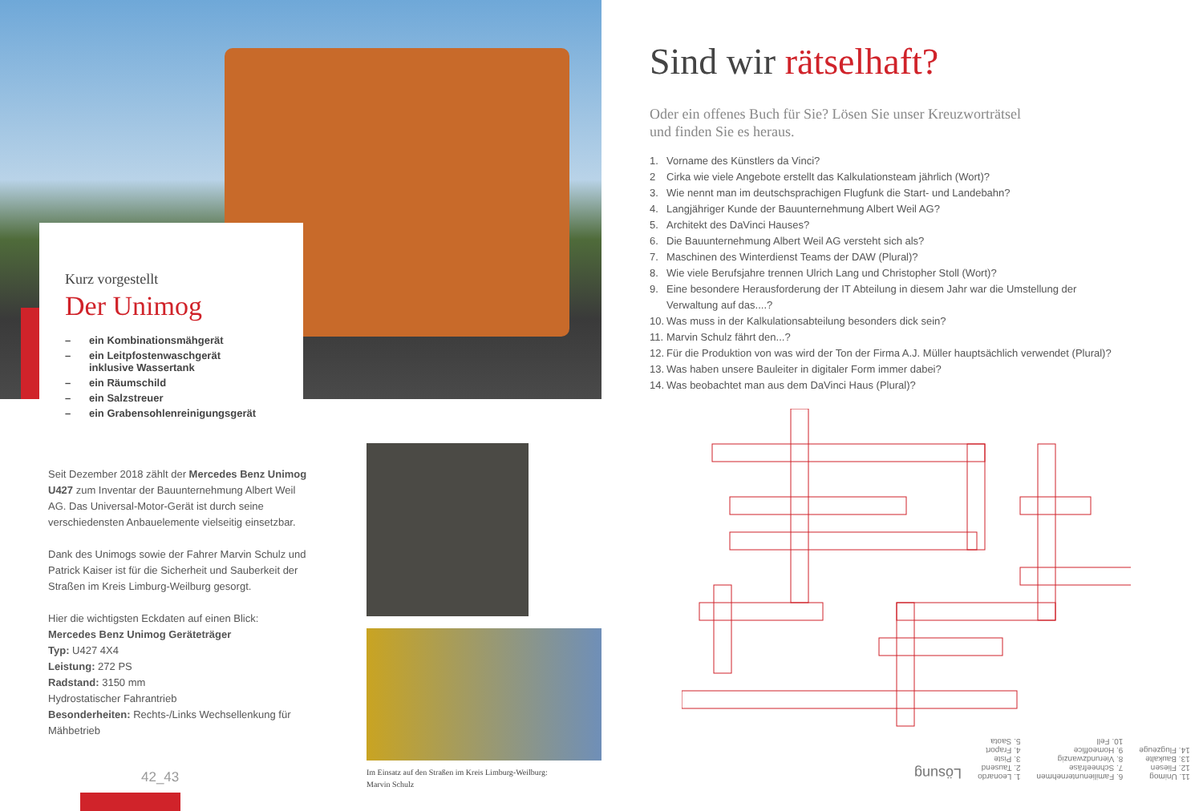Kurz vorgestellt
Der Unimog
– ein Kombinationsmähgerät
– ein Leitpfostenwaschgerät
inklusive Wassertank
– ein Räumschild
– ein Salzstreuer
– ein Grabensohlenreinigungsgerät
Seit Dezember 2018 zählt der Mercedes Benz Unimog U427 zum Inventar der Bauunternehmung Albert Weil AG. Das Universal-Motor-Gerät ist durch seine verschiedensten Anbauelemente vielseitig einsetzbar.
Dank des Unimogs sowie der Fahrer Marvin Schulz und Patrick Kaiser ist für die Sicherheit und Sauberkeit der Straßen im Kreis Limburg-Weilburg gesorgt.
Hier die wichtigsten Eckdaten auf einen Blick:
Mercedes Benz Unimog Geräteträger
Typ: U427 4X4
Leistung: 272 PS
Radstand: 3150 mm
Hydrostatischer Fahrantrieb
Besonderheiten: Rechts-/Links Wechsellenkung für Mähbetrieb
Im Einsatz auf den Straßen im Kreis Limburg-Weilburg:
Marvin Schulz
42_43
Sind wir rätselhaft?
Oder ein offenes Buch für Sie? Lösen Sie unser Kreuzworträtsel
und finden Sie es heraus.
1. Vorname des Künstlers da Vinci?
2 Cirka wie viele Angebote erstellt das Kalkulationsteam jährlich (Wort)?
3. Wie nennt man im deutschsprachigen Flugfunk die Start- und Landebahn?
4. Langjähriger Kunde der Bauunternehmung Albert Weil AG?
5. Architekt des DaVinci Hauses?
6. Die Bauunternehmung Albert Weil AG versteht sich als?
7. Maschinen des Winterdienst Teams der DAW (Plural)?
8. Wie viele Berufsjahre trennen Ulrich Lang und Christopher Stoll (Wort)?
9. Eine besondere Herausforderung der IT Abteilung in diesem Jahr war die Umstellung der Verwaltung auf das....?
10. Was muss in der Kalkulationsabteilung besonders dick sein?
11. Marvin Schulz fährt den...?
12. Für die Produktion von was wird der Ton der Firma A.J. Müller hauptsächlich verwendet (Plural)?
13. Was haben unsere Bauleiter in digitaler Form immer dabei?
14. Was beobachtet man aus dem DaVinci Haus (Plural)?
11. Unimog
12. Fliesen
13. Baukalte
14. Flugzeuge
6. Familienunternehmen
7. Schneefräse
8. Vierundzwanzig
9. Homeoffice
10. Fell
1. Leonardo
2. Tausend
3. Piste
4. Fraport
5. Saota
Lösung